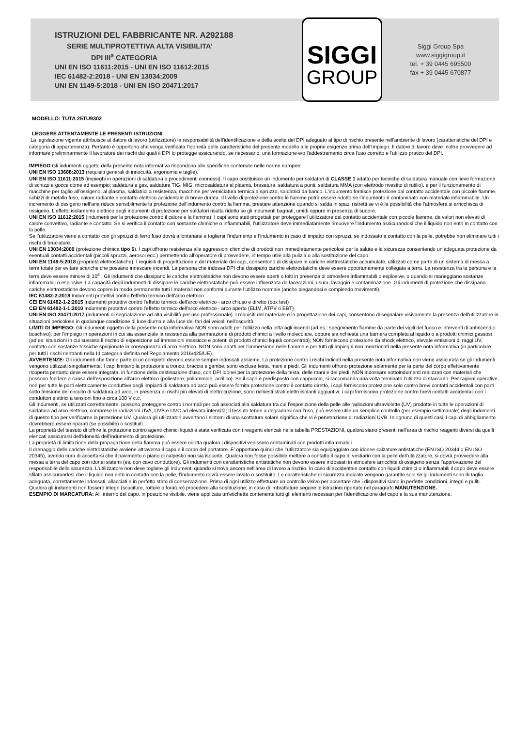ISTRUZIONI DEL FABBRICANTE NR. A292188
SERIE MULTIPROTETTIVA ALTA VISIBILITA’
DPI III<sup>a</sup> CATEGORIA
UNI EN ISO 11611:2015 - UNI EN ISO 11612:2015
IEC 61482-2:2018 - UNI EN 13034:2009
UNI EN 1149-5:2018 - UNI EN ISO 20471:2017
SIGGI
GROUP
Siggi Group Spa
www.siggigroup.it
tel. + 39 0445 695500
fax + 39 0445 670877
MODELLO: TUTA 25TU9302
LEGGERE ATTENTAMENTE LE PRESENTI ISTRUZIONI
La legislazione vigente attribuisce al datore di lavoro (utilizzatore) la responsabilità dell'identificazione e della scelta del DPI adeguato al tipo di rischio presente nell'ambiente di lavoro (caratteristiche del DPI e categoria di appartenenza). Pertanto è opportuno che venga verificata l'idoneità delle caratteristiche del presente modello alle proprie esigenze prima dell'Impiego. Il datore di lavoro deve Inoltre provvedere ad informare preliminarmente Il lavoratore dei rischi dai quali il DPI lo protegge assicurando, se necessario, una formazione e/o l'addestramento circa l'uso corretto e l'utilizzo pratico del DPI.
IMPIEGO Gli indumenti oggetto della presente nota informativa rispondono alle specifiche contenute nelle norme europee:
UNI EN ISO 13688:2013 (requisiti generali di innocuità, ergonomia e taglie).
UNI EN ISO 11611:2015 (impieghi in operazioni di saldatura e procedimenti connessi). Il capo costituisce un indumento per saldatori di CLASSE 1 adatto per tecniche di saldatura manuale con lieve formazione di schizzi e gocce come ad esempio: saldatura a gas, saldatura TIG, MIG, microsaldatura al plasma, brasatura, saldatura a punti, saldatura MMA (con elettrodo rivestito di rutilio), e per il funzionamento di macchine per taglio all’ossigeno, al plasma, saldatrici a resistenza, macchine per verniciatura termica a spruzzo, saldatrici da banco. L’indumento fornisce protezione dal contatto accidentale con piccole fiamme, schizzi di metallo fuso, calore radiante e contatto elettrico accidentale di breve durata. Il livello di protezione contro le fiamme potrà essere ridotto se l’indumento è contaminato con materiale infiammabile. Un incremento di ossigeno nell’aria riduce sensibilmente la protezione dell’indumento contro la fiamma, prestare attenzione quando si salda in spazi ristretti se vi è la possibilità che l’atmosfera si arricchisca di ossigeno. L’effetto isolamento elettrico degli indumenti di protezione per saldatori risulta ridotto se gli indumenti bagnati, umidi oppure in presenza di sudore.
UNI EN ISO 11612:2015 (indumenti per la protezione contro il calore e la fiamma). I capi sono stati progettati per proteggere l'utilizzatore dal contatto accidentale con piccole fiamme, da valori non elevati di calore convettivo, radiante e contatto. Se si verifica il contatto con sostanze chimiche o infiammabili, l’utilizzatore deve immediatamente rimuovere l’indumento assicurandosi che il liquido non entri in contatto con la pelle.
Se l’utilizzatore viene a contatto con gli spruzzi di ferro fuso dovrà allontanarsi e togliersi l’indumento e l’indumento in caso di impatto con spruzzi, se indossato a contatto con la pelle, potrebbe non eliminare tutti i rischi di bruciature.
UNI EN 13034:2009 (protezione chimica tipo 6). I capi offrono resistenza alle aggressioni chimiche di prodotti non immediatamente pericolosi per la salute e la sicurezza consentendo un’adeguata protezione da eventuali contatti accidentali (piccoli spruzzi, aerosol ecc.) permettendo all’operatore di provvedere, in tempo utile alla pulizia o alla sostituzione del capo.
UNI EN 1149-5:2018 (proprietà elettrostatiche). I requisiti di progettazione e del materiale dei capi, consentono di dissipare le cariche elettrostatiche accumulate, utilizzati come parte di un sistema di messa a terra totale per evitare scariche che possano innescare incendi. La persona che indossa DPI che dissipano cariche elettrostatiche deve essere opportunamente collegata a terra. La resistenza tra la persona e la terra deve essere minore di 10<sup>8</sup> . Gli indumenti che dissipano le cariche elettrostatiche non devono essere aperti o tolti in presenza di atmosfere infiammabili o esplosive, o quando si maneggiano sostanze infiammabili o esplosive. La capacità degli indumenti di dissipare le cariche elettrostatiche può essere influenzata da lacerazioni, usura, lavaggio e contaminazione. Gli indumenti di protezione che dissipano cariche elettrostatiche devono coprire in modo permanente tutti i materiali non conformi durante l’utilizzo normale (anche piegandosi e compiendo movimenti).
IEC 61482-2:2018 Indumenti protettivi contro l'effetto termico dell'arco elettrico
CEI EN 61482-1-2:2015 Indumenti protettivi contro l'effetto termico dell'arco elettrico - arco chiuso e diretto (box test)
CEI EN 61482-1-1:2010 Indumenti protettivi contro l'effetto termico dell'arco elettrico - arco aperto (ELIM, ATPV o EBT)
UNI EN ISO 20471:2017 (indumenti di segnalazione ad alta visibilità per uso professionale). I requisiti del materiale e la progettazione dei capi, consentono di segnalare visivamente la presenza dell'utilizzatore in situazioni pericolose in qualunque condizione di luce diurna e alla luce dei fari dei veicoli nell'oscurità.
LIMITI DI IMPIEGO: Gli indumenti oggetto della presente nota informativa NON sono adatti per l'utilizzo nella lotta agli incendi (ad es.: spegnimento fiamme da parte dei vigili del fuoco e interventi di antincendio boschivo); per l’impiego in operazioni in cui sia essenziale la resistenza alla permeazione di prodotti chimici a livello molecolare, oppure sia richiesta una barriera completa al liquido o a prodotti chimici gassosi (ad es. situazioni in cui sussista il rischio di esposizione ad immissioni massicce e potenti di prodotti chimici liquidi concentrati); NON forniscono protezione da shock elettrico, elevate emissioni di raggi UV, contatto con sostanze tossiche sprigionate in conseguenza di arco elettrico, NON sono adatti per l’immersione nelle fiamme e per tutti gli impieghi non menzionati nella presente nota informativa (in particolare per tutti i rischi rientranti nella III categoria definita nel Regolamento 2016/425/UE).
AVVERTENZE: Gli indumenti che fanno parte di un completo devono essere sempre indossati assieme. La protezione contro i rischi indicati nella presente nota informativa non viene assicurata se gli indumenti vengono utilizzati singolarmente. I capi limitano la protezione a tronco, braccia e gambe; sono escluse testa, mani e piedi. Gli indumenti offrono protezione solamente per la parte del corpo effettivamente ricoperta pertanto deve essere integrata, in funzione della destinazione d'uso, con DPI idonei per la protezione della testa, delle mani e dei piedi. NON indossare sottoindumenti realizzati con materiali che possono fondere a causa dell’esposizione all’arco elettrico (poliestere, poliammide, acrilico). Se il capo è predisposto con cappuccio, si raccomanda una volta terminato l’utilizzo di staccarlo. Per ragioni operative, non per tutte le parti elettricamente conduttive degli impianti di saldatura ad arco può essere fornita protezione contro il contatto diretto, i capi forniscono protezione solo contro brevi contatti accidentali con parti sotto tensione del circuito di saldatura ad arco, in presenza di rischi più elevati di elettrocuzione, sono richiesti strati elettroisolanti aggiuntivi; i capi forniscono protezione contro brevi contatti accidentali con i conduttori elettrici a tensioni fino a circa 100 V c.c.
Gli indumenti, se utilizzati correttamente, possono proteggere contro i normali pericoli associati alla saldatura tra cui l’esposizione della pelle alle radiazioni ultraviolette (UV) prodotte in tutte le operazioni di saldatura ad arco elettrico, comprese le radiazioni UVA, UVB e UVC ad elevata intensità; il tessuto tende a degradarsi con l’uso, può essere utile un semplice controllo (per esempio settimanale) degli indumenti di questo tipo per verificarne la protezione UV. Qualora gli utilizzatori avvertano i sintomi di una scottatura solare significa che vi è penetrazione di radiazioni UVB. In ognuno di questi casi, i capi di abbigliamento dovrebbero essere riparati (se possibile) o sostituiti.
La proprietà del tessuto di offrire la protezione contro agenti chimici liquidi è stata verificata con i reagenti elencati nella tabella PRESTAZIONI, qualora siano presenti nell’area di rischio reagenti diversi da quelli elencati assicurarsi dell’idoneità dell’indumento di protezione.
La proprietà di limitazione della propagazione della fiamma può essere ridotta qualora i dispositivi venissero contaminati con prodotti infiammabili.
Il drenaggio delle cariche elettrostatiche avviene attraverso il capo e il corpo del portatore. E’ opportuno quindi che l’utilizzatore sia equipaggiato con idonee calzature antistatiche (EN ISO 20344 o EN ISO 20345), avendo cura di accertarsi che il pavimento o piano di calpestio non sia isolante. Qualora non fosse possibile mettere a contatto il capo di vestiario con la pelle dell’utilizzatore, si dovrà provvedere alla messa a terra del capo con idonei sistemi (es. con cavo conduttore). Gli indumenti con caratteristiche antistatiche non devono essere indossati in atmosfere arricchite di ossigeno senza l’approvazione del responsabile della sicurezza. L'utilizzatore non deve togliere gli indumenti quando si trova ancora nell'area di lavoro a rischio. In caso di accidentale contatto con liquidi chimici o infiammabili il capo deve essere sfilato assicurandosi che il liquido non entri in contatto con la pelle, l’indumento dovrà essere lavato o sostituito. Le caratteristiche di sicurezza indicate vengono garantite solo se gli indumenti sono di taglia adeguata, correttamente indossati, allacciati e in perfetto stato di conservazione. Prima di ogni utilizzo effettuare un controllo visivo per accertare che i dispositivi siano in perfette condizioni, integri e puliti. Qualora gli indumenti non fossero integri (scuciture, rotture o forature) procedere alla sostituzione; in caso di imbrattature seguire le istruzioni riportate nel paragrafo MANUTENZIONE.
ESEMPIO DI MARCATURA: All' interno del capo, in posizione visibile, viene applicata un’etichetta contenente tutti gli elementi necessari per l'identificazione del capo e la sua manutenzione.